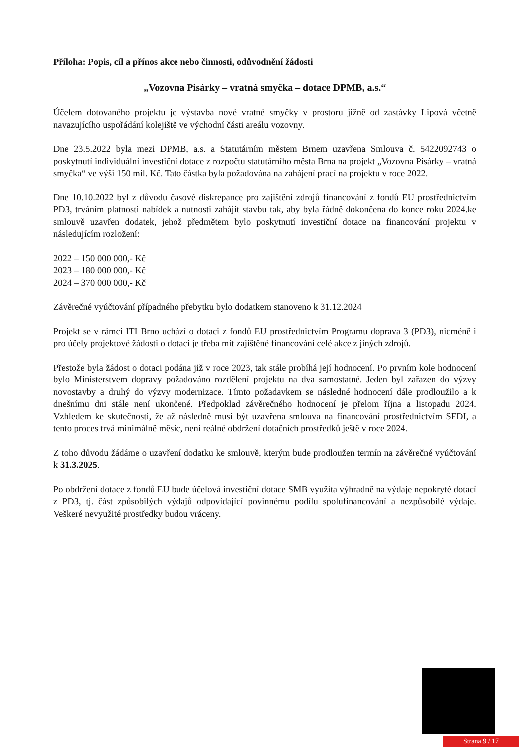Příloha: Popis, cíl a přínos akce nebo činnosti, odůvodnění žádosti
„Vozovna Pisárky – vratná smyčka – dotace DPMB, a.s.“
Účelem dotovaného projektu je výstavba nové vratné smyčky v prostoru jižně od zastávky Lipová včetně navazujícího uspořádání kolejiště ve východní části areálu vozovny.
Dne 23.5.2022 byla mezi DPMB, a.s. a Statutárním městem Brnem uzavřena Smlouva č. 5422092743 o poskytnutí individuální investiční dotace z rozpočtu statutárního města Brna na projekt „Vozovna Pisárky – vratná smyčka“ ve výši 150 mil. Kč. Tato částka byla požadována na zahájení prací na projektu v roce 2022.
Dne 10.10.2022 byl z důvodu časové diskrepance pro zajištění zdrojů financování z fondů EU prostřednictvím PD3, trváním platnosti nabídek a nutnosti zahájit stavbu tak, aby byla řádně dokončena do konce roku 2024.ke smlouvě uzavřen dodatek, jehož předmětem bylo poskytnutí investiční dotace na financování projektu v následujícím rozložení:
2022 – 150 000 000,- Kč
2023 – 180 000 000,- Kč
2024 – 370 000 000,- Kč
Závěrečné vyúčtování případného přebytku bylo dodatkem stanoveno k 31.12.2024
Projekt se v rámci ITI Brno uchází o dotaci z fondů EU prostřednictvím Programu doprava 3 (PD3), nicméně i pro účely projektové žádosti o dotaci je třeba mít zajištěné financování celé akce z jiných zdrojů.
Přestože byla žádost o dotaci podána již v roce 2023, tak stále probíhá její hodnocení. Po prvním kole hodnocení bylo Ministerstvem dopravy požadováno rozdělení projektu na dva samostatné. Jeden byl zařazen do výzvy novostavby a druhý do výzvy modernizace. Tímto požadavkem se následné hodnocení dále prodloužilo a k dnešnímu dni stále není ukončené. Předpoklad závěrečného hodnocení je přelom října a listopadu 2024. Vzhledem ke skutečnosti, že až následně musí být uzavřena smlouva na financování prostřednictvím SFDI, a tento proces trvá minimálně měsíc, není reálné obdržení dotačních prostředků ještě v roce 2024.
Z toho důvodu žádáme o uzavření dodatku ke smlouvě, kterým bude prodloužen termín na závěrečné vyúčtování k 31.3.2025.
Po obdržení dotace z fondů EU bude účelová investiční dotace SMB využita výhradně na výdaje nepokryté dotací z PD3, tj. část způsobilých výdajů odpovídající povinnému podílu spolufinancování a nezpůsobilé výdaje. Veškeré nevyužité prostředky budou vráceny.
Strana 9 / 17